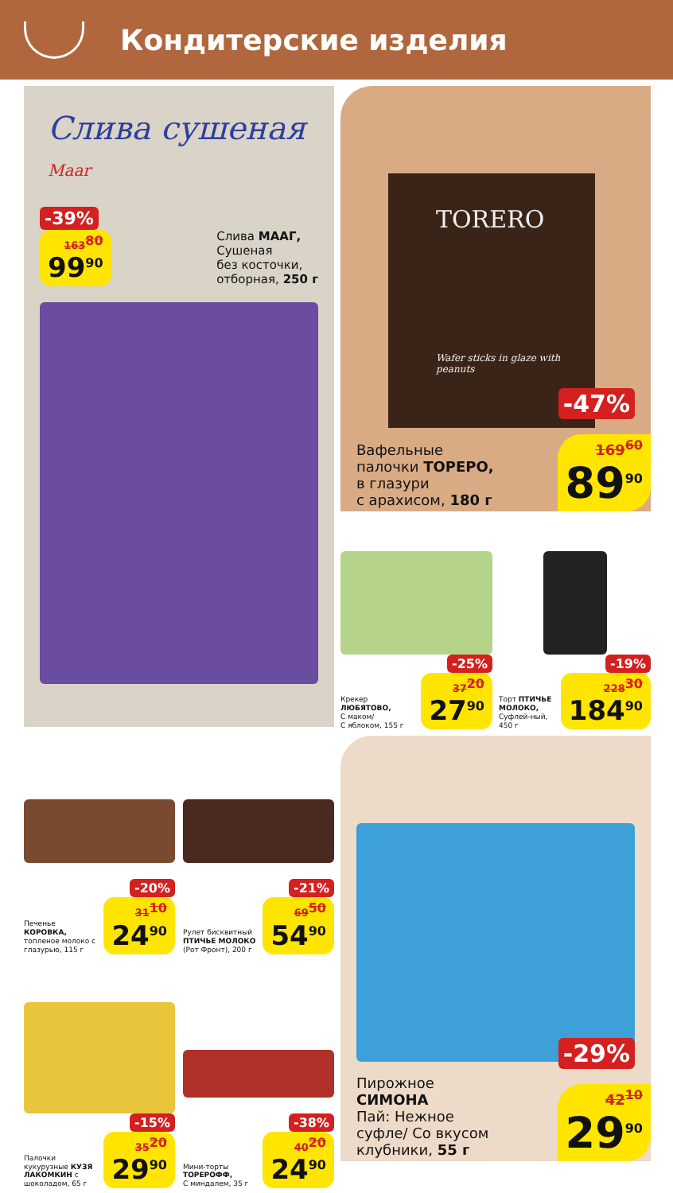Кондитерские изделия
Слива сушеная Maar
-39%
163<sup>80</sup> 99<sup>90</sup>
Слива МААГ,
Сушеная
без косточки,
отборная, 250 г
TORERO
Wafer sticks in glaze with peanuts
-47%
Вафельные
палочки ТОРЕРО,
в глазури
с арахисом, 180 г
169<sup>60</sup> 89<sup>90</sup>
-25%
Крекер
ЛЮБЯТОВО,
С маком/
С яблоком, 155 г
37<sup>20</sup> 27<sup>90</sup>
-19%
Торт ПТИЧЬЕ МОЛОКО, Суфлей-ный, 450 г
228<sup>30</sup> 184<sup>90</sup>
-20%
Печенье
КОРОВКА,
топленое молоко с глазурью, 115 г
31<sup>10</sup> 24<sup>90</sup>
-21%
Рулет бисквитный
ПТИЧЬЕ МОЛОКО
(Рот Фронт), 200 г
69<sup>50</sup> 54<sup>90</sup>
-15%
Палочки кукурузные КУЗЯ ЛАКОМКИН с шоколадом, 65 г
35<sup>20</sup> 29<sup>90</sup>
-38%
Мини-торты
ТОРЕРОФФ,
С миндалем, 35 г
40<sup>20</sup> 24<sup>90</sup>
-29%
Пирожное
СИМОНА
Пай: Нежное
суфле/ Со вкусом
клубники, 55 г
42<sup>10</sup> 29<sup>90</sup>